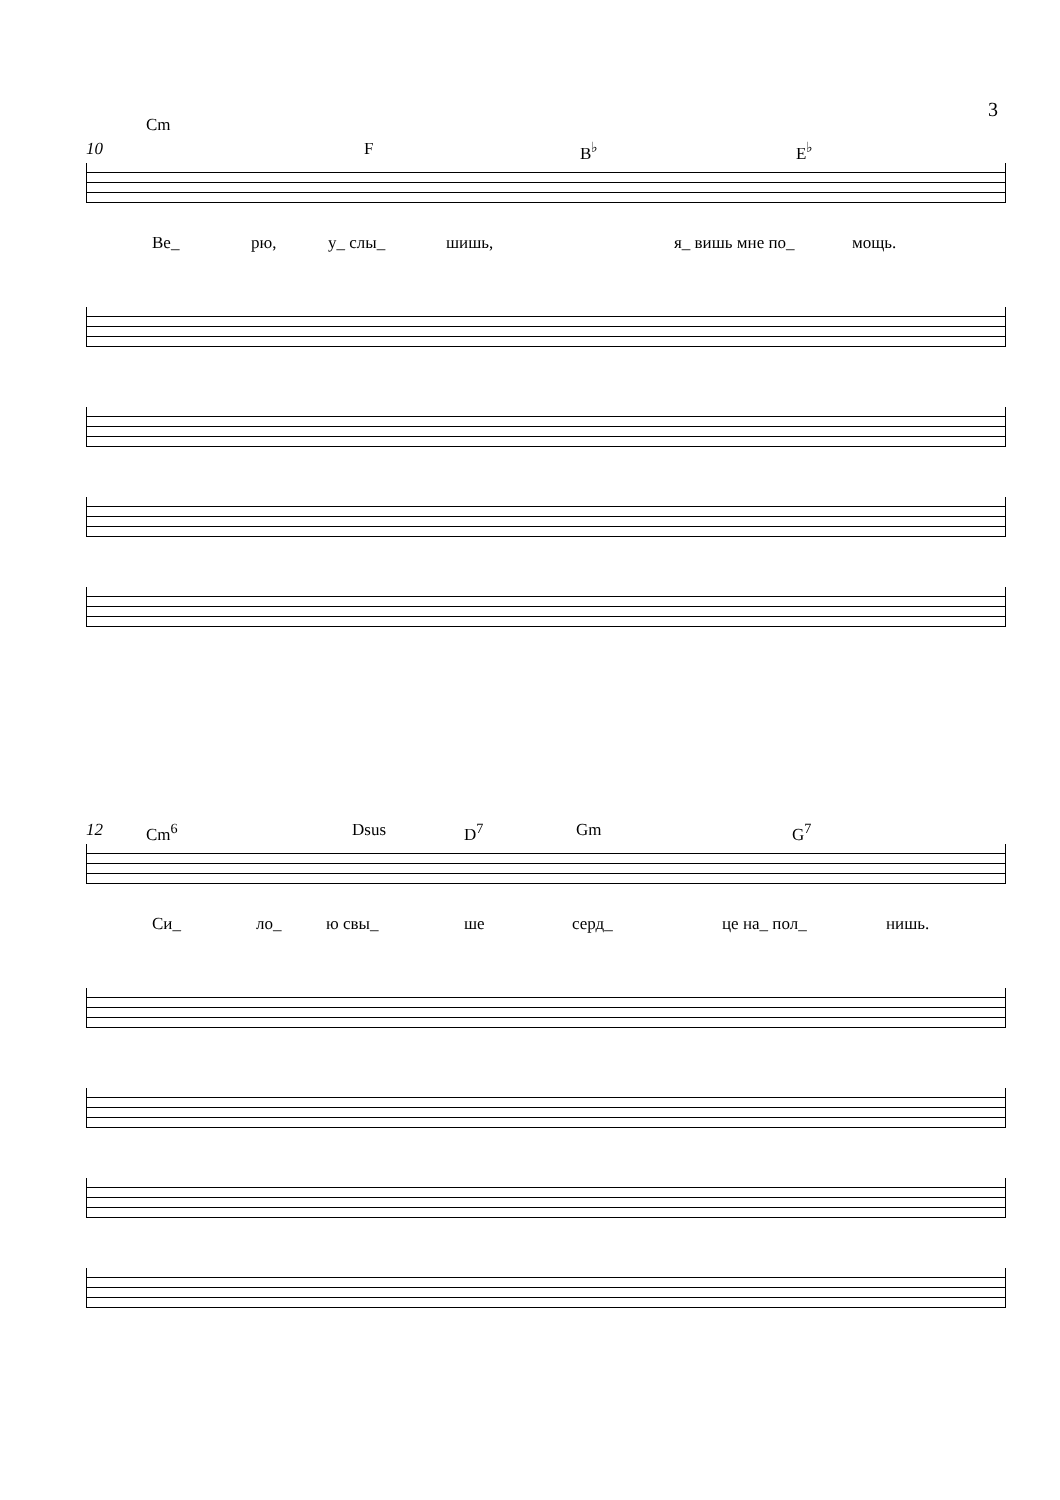3
Cm
10 F B<sup>♭</sup> E<sup>♭</sup>
Ве_ рю, у_ слы_ шишь, я_ вишь мне по_ мощь.
12 Cm<sup>6</sup> Dsus D<sup>7</sup> Gm G<sup>7</sup>
Си_ ло_ ю свы_ ше серд_ це на_ пол_ нишь.